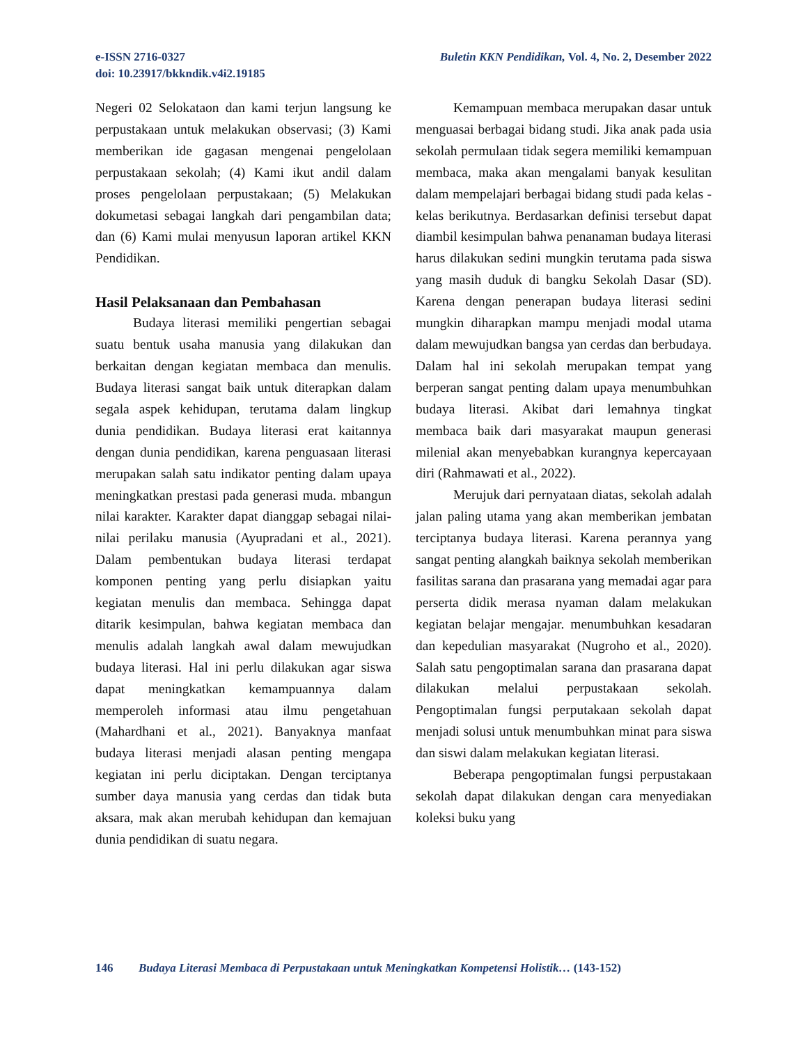e-ISSN 2716-0327
doi: 10.23917/bkkndik.v4i2.19185
Buletin KKN Pendidikan, Vol. 4, No. 2, Desember 2022
Negeri 02 Selokataon dan kami terjun langsung ke perpustakaan untuk melakukan observasi; (3) Kami memberikan ide gagasan mengenai pengelolaan perpustakaan sekolah; (4) Kami ikut andil dalam proses pengelolaan perpustakaan; (5) Melakukan dokumetasi sebagai langkah dari pengambilan data; dan (6) Kami mulai menyusun laporan artikel KKN Pendidikan.
Hasil Pelaksanaan dan Pembahasan
Budaya literasi memiliki pengertian sebagai suatu bentuk usaha manusia yang dilakukan dan berkaitan dengan kegiatan membaca dan menulis. Budaya literasi sangat baik untuk diterapkan dalam segala aspek kehidupan, terutama dalam lingkup dunia pendidikan. Budaya literasi erat kaitannya dengan dunia pendidikan, karena penguasaan literasi merupakan salah satu indikator penting dalam upaya meningkatkan prestasi pada generasi muda. mbangun nilai karakter. Karakter dapat dianggap sebagai nilai-nilai perilaku manusia (Ayupradani et al., 2021). Dalam pembentukan budaya literasi terdapat komponen penting yang perlu disiapkan yaitu kegiatan menulis dan membaca. Sehingga dapat ditarik kesimpulan, bahwa kegiatan membaca dan menulis adalah langkah awal dalam mewujudkan budaya literasi. Hal ini perlu dilakukan agar siswa dapat meningkatkan kemampuannya dalam memperoleh informasi atau ilmu pengetahuan (Mahardhani et al., 2021). Banyaknya manfaat budaya literasi menjadi alasan penting mengapa kegiatan ini perlu diciptakan. Dengan terciptanya sumber daya manusia yang cerdas dan tidak buta aksara, mak akan merubah kehidupan dan kemajuan dunia pendidikan di suatu negara.
Kemampuan membaca merupakan dasar untuk menguasai berbagai bidang studi. Jika anak pada usia sekolah permulaan tidak segera memiliki kemampuan membaca, maka akan mengalami banyak kesulitan dalam mempelajari berbagai bidang studi pada kelas - kelas berikutnya. Berdasarkan definisi tersebut dapat diambil kesimpulan bahwa penanaman budaya literasi harus dilakukan sedini mungkin terutama pada siswa yang masih duduk di bangku Sekolah Dasar (SD). Karena dengan penerapan budaya literasi sedini mungkin diharapkan mampu menjadi modal utama dalam mewujudkan bangsa yan cerdas dan berbudaya. Dalam hal ini sekolah merupakan tempat yang berperan sangat penting dalam upaya menumbuhkan budaya literasi. Akibat dari lemahnya tingkat membaca baik dari masyarakat maupun generasi milenial akan menyebabkan kurangnya kepercayaan diri (Rahmawati et al., 2022).
Merujuk dari pernyataan diatas, sekolah adalah jalan paling utama yang akan memberikan jembatan terciptanya budaya literasi. Karena perannya yang sangat penting alangkah baiknya sekolah memberikan fasilitas sarana dan prasarana yang memadai agar para perserta didik merasa nyaman dalam melakukan kegiatan belajar mengajar. menumbuhkan kesadaran dan kepedulian masyarakat (Nugroho et al., 2020). Salah satu pengoptimalan sarana dan prasarana dapat dilakukan melalui perpustakaan sekolah. Pengoptimalan fungsi perputakaan sekolah dapat menjadi solusi untuk menumbuhkan minat para siswa dan siswi dalam melakukan kegiatan literasi.
Beberapa pengoptimalan fungsi perpustakaan sekolah dapat dilakukan dengan cara menyediakan koleksi buku yang
146 Budaya Literasi Membaca di Perpustakaan untuk Meningkatkan Kompetensi Holistik… (143-152)